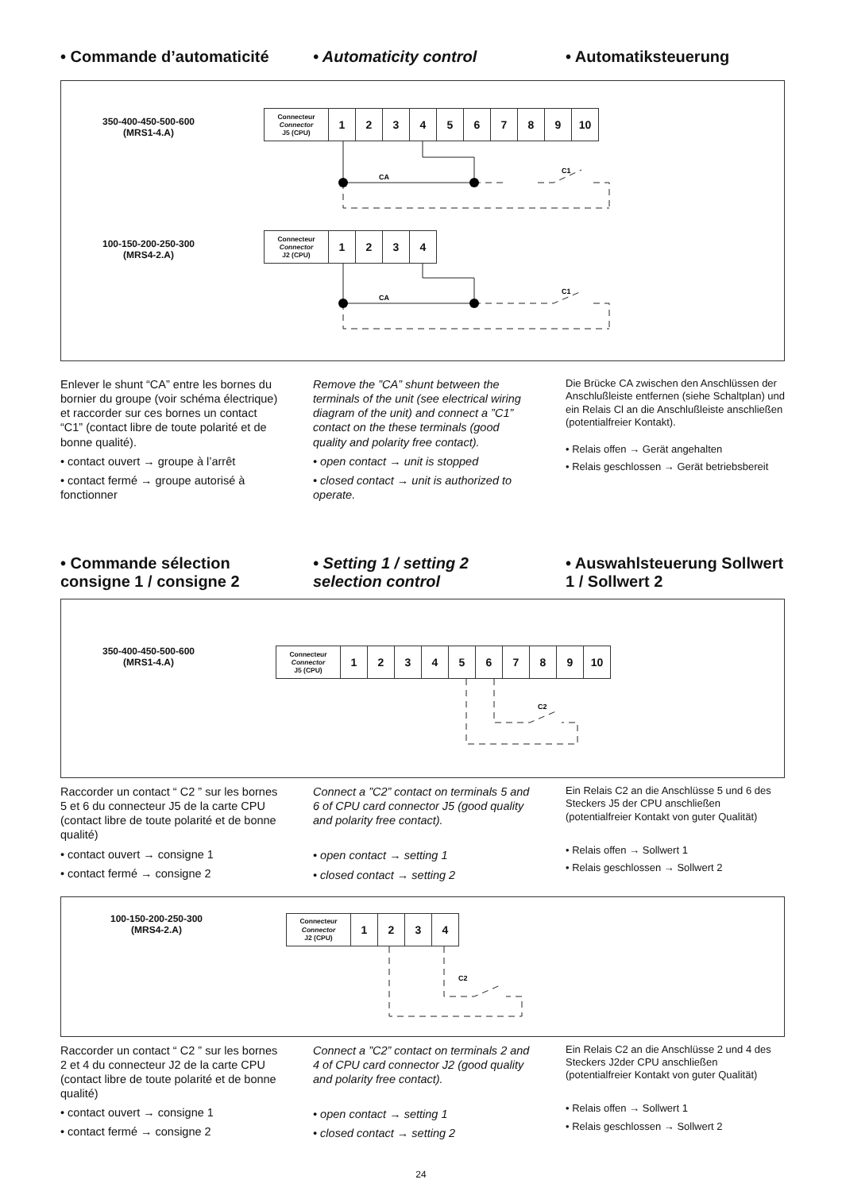• Commande d’automaticité • Automaticity control • Automatiksteuerung
350-400-450-500-600
(MRS1-4.A)
| Connecteur Connector J5 (CPU) | 1 | 2 | 3 | 4 | 5 | 6 | 7 | 8 | 9 | 10 |
100-150-200-250-300
(MRS4-2.A)
| Connecteur Connector J2 (CPU) | 1 | 2 | 3 | 4 |
CA
CA
C1
C1
Enlever le shunt “CA” entre les bornes du bornier du groupe (voir schéma électrique) et raccorder sur ces bornes un contact “C1” (contact libre de toute polarité et de bonne qualité).
• contact ouvert → groupe à l’arrêt
• contact fermé → groupe autorisé à fonctionner
Remove the ”CA” shunt between the terminals of the unit (see electrical wiring diagram of the unit) and connect a ”C1” contact on the these terminals (good quality and polarity free contact).
• open contact → unit is stopped
• closed contact → unit is authorized to operate.
Die Brücke CA zwischen den Anschlüssen der Anschlußleiste entfernen (siehe Schaltplan) und ein Relais Cl an die Anschlußleiste anschließen (potentialfreier Kontakt).
• Relais offen → Gerät angehalten
• Relais geschlossen → Gerät betriebsbereit
• Commande sélection consigne 1 / consigne 2
• Setting 1 / setting 2 selection control
• Auswahlsteuerung Sollwert 1 / Sollwert 2
350-400-450-500-600
(MRS1-4.A)
| Connecteur Connector J5 (CPU) | 1 | 2 | 3 | 4 | 5 | 6 | 7 | 8 | 9 | 10 |
C2
Raccorder un contact “ C2 ” sur les bornes 5 et 6 du connecteur J5 de la carte CPU (contact libre de toute polarité et de bonne qualité)
• contact ouvert → consigne 1
• contact fermé → consigne 2
Connect a ”C2” contact on terminals 5 and 6 of CPU card connector J5 (good quality and polarity free contact).
• open contact → setting 1
• closed contact → setting 2
Ein Relais C2 an die Anschlüsse 5 und 6 des Steckers J5 der CPU anschließen (potentialfreier Kontakt von guter Qualität)
• Relais offen → Sollwert 1
• Relais geschlossen → Sollwert 2
100-150-200-250-300
(MRS4-2.A)
| Connecteur Connector J2 (CPU) | 1 | 2 | 3 | 4 |
C2
Raccorder un contact “ C2 ” sur les bornes 2 et 4 du connecteur J2 de la carte CPU (contact libre de toute polarité et de bonne qualité)
• contact ouvert → consigne 1
• contact fermé → consigne 2
Connect a ”C2” contact on terminals 2 and 4 of CPU card connector J2 (good quality and polarity free contact).
• open contact → setting 1
• closed contact → setting 2
Ein Relais C2 an die Anschlüsse 2 und 4 des Steckers J2der CPU anschließen (potentialfreier Kontakt von guter Qualität)
• Relais offen → Sollwert 1
• Relais geschlossen → Sollwert 2
24